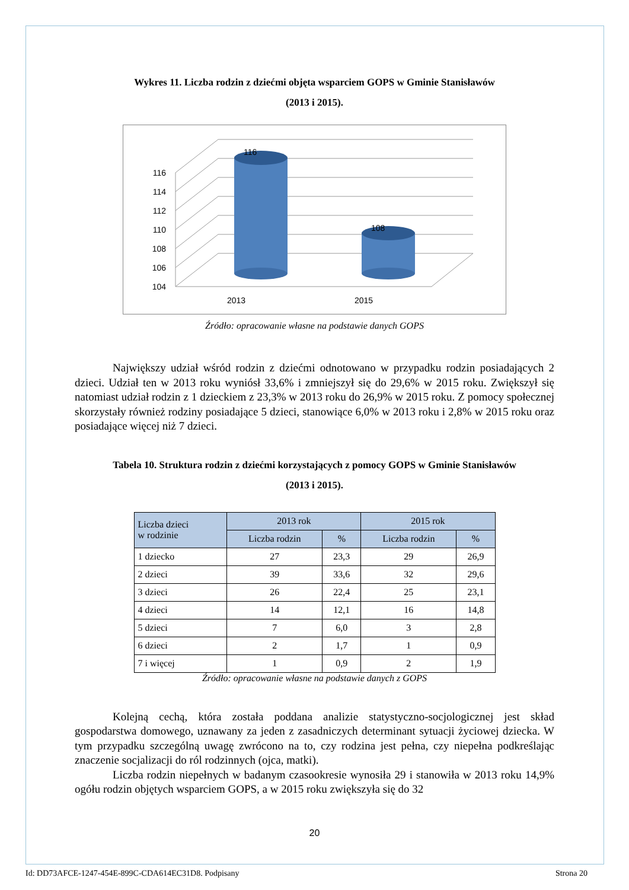Wykres 11. Liczba rodzin z dziećmi objęta wsparciem GOPS w Gminie Stanisławów
(2013 i 2015).
116
108
116
114
112
110
108
106
104
2013
2015
Źródło: opracowanie własne na podstawie danych GOPS
Największy udział wśród rodzin z dziećmi odnotowano w przypadku rodzin posiadających 2 dzieci. Udział ten w 2013 roku wyniósł 33,6% i zmniejszył się do 29,6% w 2015 roku. Zwiększył się natomiast udział rodzin z 1 dzieckiem z 23,3% w 2013 roku do 26,9% w 2015 roku. Z pomocy społecznej skorzystały również rodziny posiadające 5 dzieci, stanowiące 6,0% w 2013 roku i 2,8% w 2015 roku oraz posiadające więcej niż 7 dzieci.
Tabela 10. Struktura rodzin z dziećmi korzystających z pomocy GOPS w Gminie Stanisławów
(2013 i 2015).
| Liczba dzieci w rodzinie | 2013 rok | | 2015 rok | |
| --- | --- | --- | --- | --- |
| | Liczba rodzin | % | Liczba rodzin | % |
| 1 dziecko | 27 | 23,3 | 29 | 26,9 |
| 2 dzieci | 39 | 33,6 | 32 | 29,6 |
| 3 dzieci | 26 | 22,4 | 25 | 23,1 |
| 4 dzieci | 14 | 12,1 | 16 | 14,8 |
| 5 dzieci | 7 | 6,0 | 3 | 2,8 |
| 6 dzieci | 2 | 1,7 | 1 | 0,9 |
| 7 i więcej | 1 | 0,9 | 2 | 1,9 |
Źródło: opracowanie własne na podstawie danych z GOPS
Kolejną cechą, która została poddana analizie statystyczno-socjologicznej jest skład gospodarstwa domowego, uznawany za jeden z zasadniczych determinant sytuacji życiowej dziecka. W tym przypadku szczególną uwagę zwrócono na to, czy rodzina jest pełna, czy niepełna podkreślając znaczenie socjalizacji do ról rodzinnych (ojca, matki).
Liczba rodzin niepełnych w badanym czasookresie wynosiła 29 i stanowiła w 2013 roku 14,9% ogółu rodzin objętych wsparciem GOPS, a w 2015 roku zwiększyła się do 32
20
Id: DD73AFCE-1247-454E-899C-CDA614EC31D8. Podpisany Strona 20